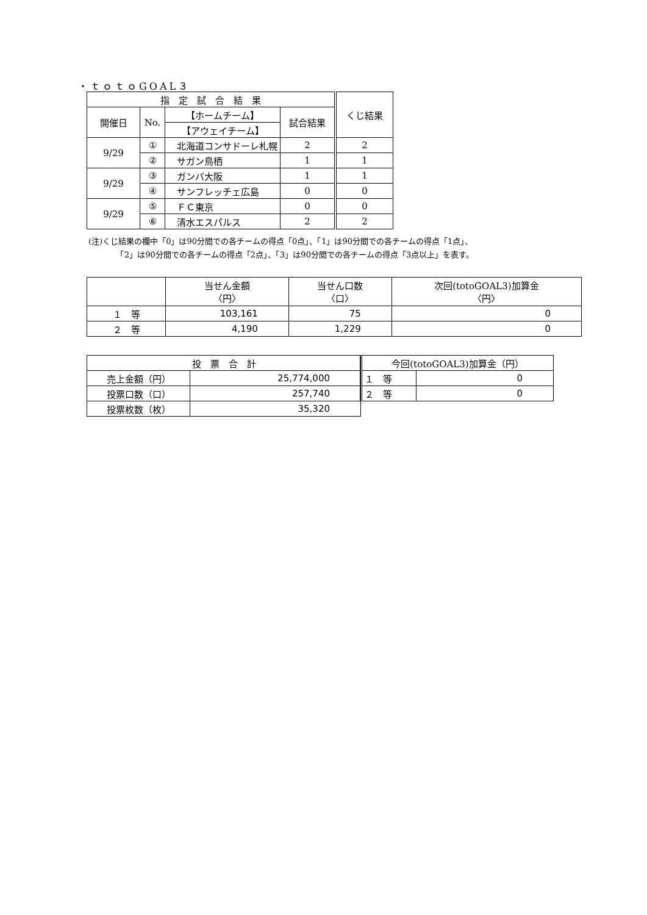・ｔｏｔｏGOAL３
| 指 定 試 合 結 果 | | | | くじ結果 |
| --- | --- | --- | --- | --- |
| 開催日 | No. | 【ホームチーム】 | 試合結果 | |
| | | 【アウェイチーム】 | | |
| 9/29 | ① | 北海道コンサドーレ札幌 | 2 | 2 |
| | ② | サガン鳥栖 | 1 | 1 |
| 9/29 | ③ | ガンバ大阪 | 1 | 1 |
| | ④ | サンフレッチェ広島 | 0 | 0 |
| 9/29 | ⑤ | ＦＣ東京 | 0 | 0 |
| | ⑥ | 清水エスパルス | 2 | 2 |
(注)くじ結果の欄中「0」は90分間での各チームの得点「0点」、「1」は90分間での各チームの得点「1点」、
　　　　「2」は90分間での各チームの得点「2点」、「3」は90分間での各チームの得点「3点以上」を表す。
| | 当せん金額 〈円〉 | 当せん口数 〈口〉 | 次回(totoGOAL3)加算金 〈円〉 |
| --- | --- | --- | --- |
| １ 等 | 103,161 | 75 | 0 |
| ２ 等 | 4,190 | 1,229 | 0 |
| 投 票 合 計 | |
| --- | --- |
| 売上金額（円） | 25,774,000 |
| 投票口数（口） | 257,740 |
| 投票枚数（枚） | 35,320 |
| 今回(totoGOAL3)加算金（円） | |
| --- | --- |
| １ 等 | 0 |
| ２ 等 | 0 |